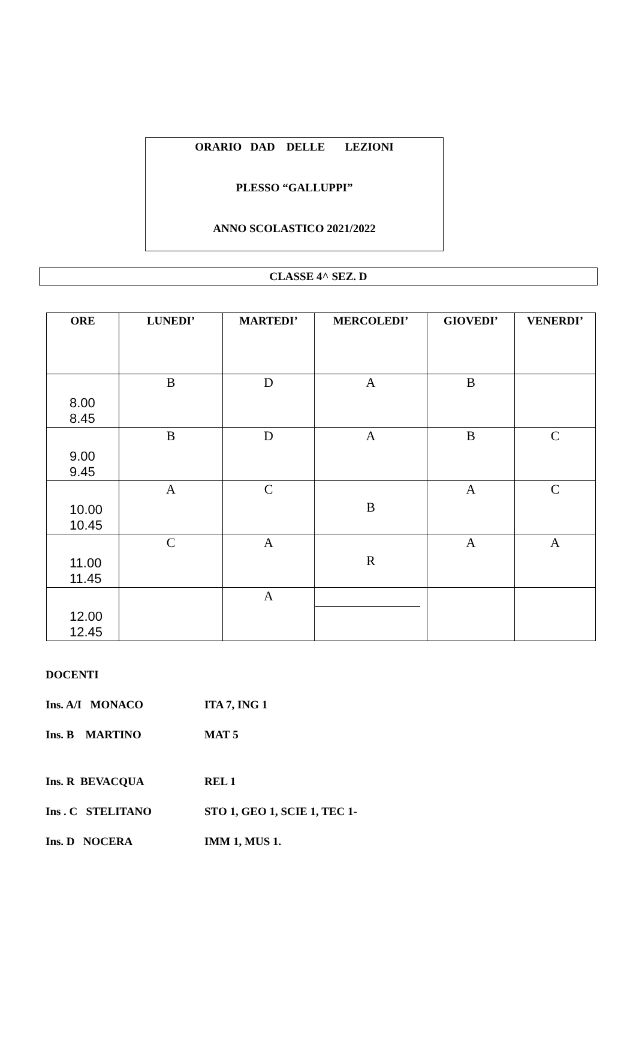ORARIO DAD DELLE LEZIONI
PLESSO “GALLUPPI”
ANNO SCOLASTICO 2021/2022
CLASSE 4^ SEZ. D
| ORE | LUNEDI’ | MARTEDI’ | MERCOLEDI’ | GIOVEDI’ | VENERDI’ |
| --- | --- | --- | --- | --- | --- |
| 8.00 8.45 | B | D | A | B | |
| 9.00 9.45 | B | D | A | B | C |
| 10.00 10.45 | A | C | B | A | C |
| 11.00 11.45 | C | A | R | A | A |
| 12.00 12.45 | | A | | | |
DOCENTI
Ins. A/I MONACO ITA 7, ING 1
Ins. B MARTINO MAT 5
Ins. R BEVACQUA REL 1
Ins . C STELITANO STO 1, GEO 1, SCIE 1, TEC 1-
Ins. D NOCERA IMM 1, MUS 1.